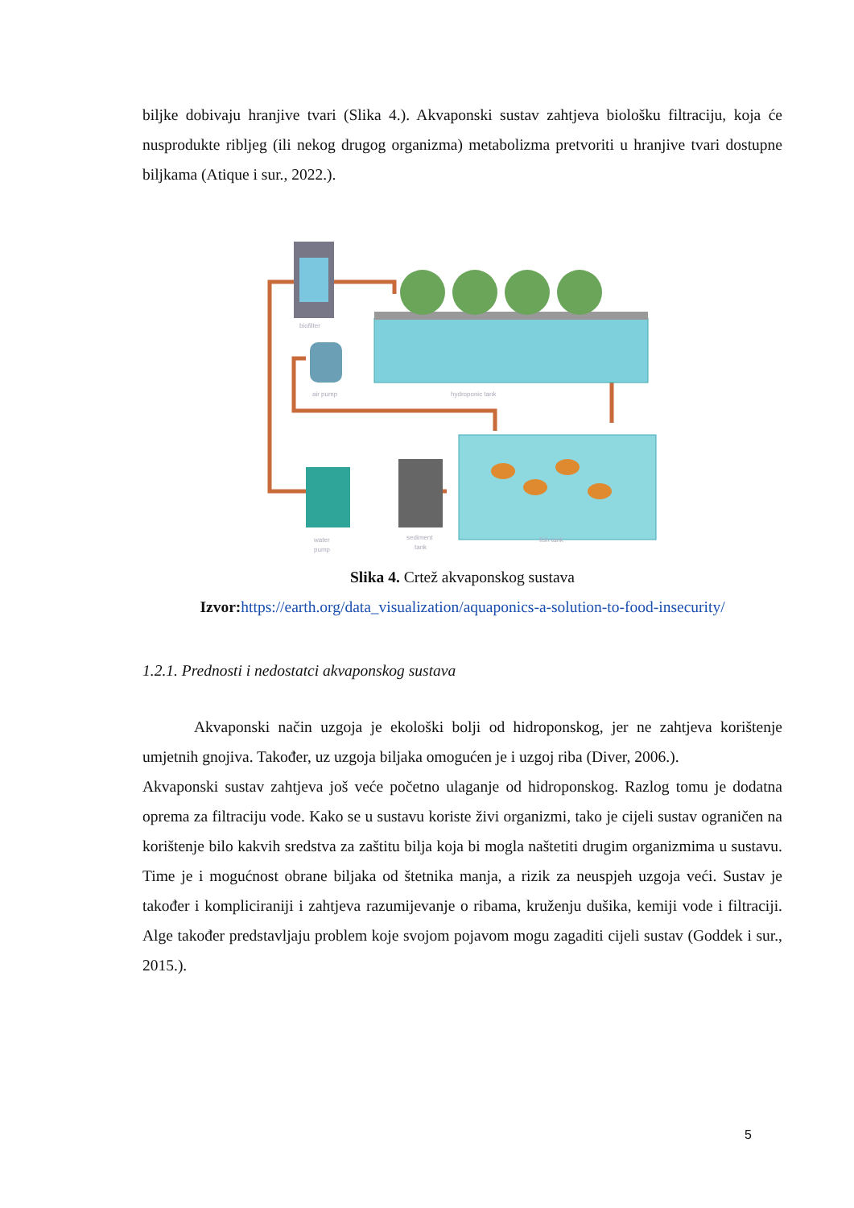biljke dobivaju hranjive tvari (Slika 4.). Akvaponski sustav zahtjeva biološku filtraciju, koja će nusprodukte ribljeg (ili nekog drugog organizma) metabolizma pretvoriti u hranjive tvari dostupne biljkama (Atique i sur., 2022.).
biofilter
air pump
hydroponic tank
water
pump
sediment
tank
fish tank
Slika 4. Crtež akvaponskog sustava
Izvor: https://earth.org/data_visualization/aquaponics-a-solution-to-food-insecurity/
1.2.1. Prednosti i nedostatci akvaponskog sustava
Akvaponski način uzgoja je ekološki bolji od hidroponskog, jer ne zahtjeva korištenje umjetnih gnojiva. Također, uz uzgoja biljaka omogućen je i uzgoj riba (Diver, 2006.).
Akvaponski sustav zahtjeva još veće početno ulaganje od hidroponskog. Razlog tomu je dodatna oprema za filtraciju vode. Kako se u sustavu koriste živi organizmi, tako je cijeli sustav ograničen na korištenje bilo kakvih sredstva za zaštitu bilja koja bi mogla naštetiti drugim organizmima u sustavu. Time je i mogućnost obrane biljaka od štetnika manja, a rizik za neuspjeh uzgoja veći. Sustav je također i kompliciraniji i zahtjeva razumijevanje o ribama, kruženju dušika, kemiji vode i filtraciji. Alge također predstavljaju problem koje svojom pojavom mogu zagaditi cijeli sustav (Goddek i sur., 2015.).
5